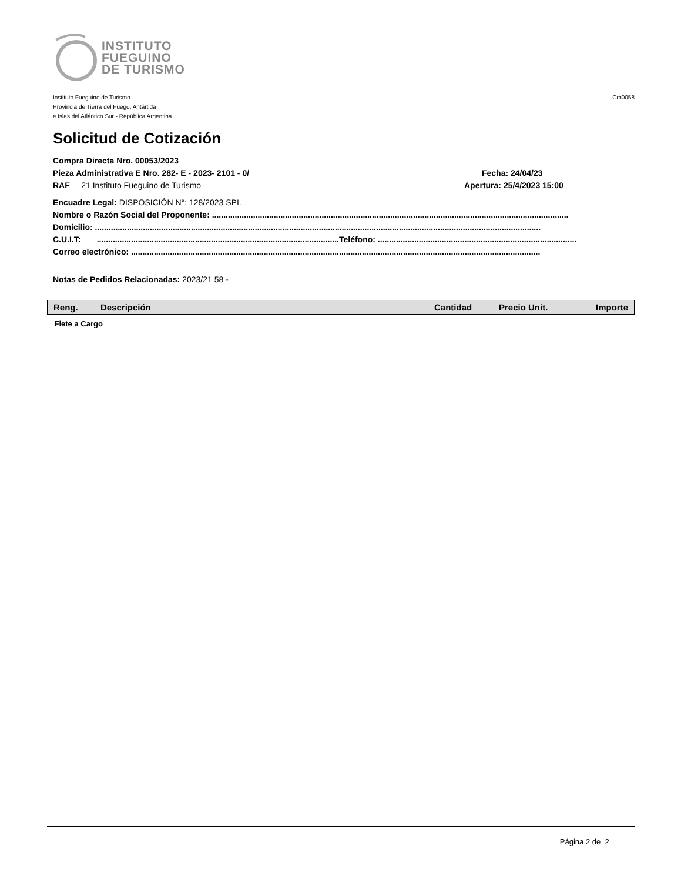INSTITUTO
FUEGUINO
DE TURISMO
Instituto Fueguino de Turismo
Provincia de Tierra del Fuego, Antártida
e Islas del Atlántico Sur - República Argentina
Cm0058
Solicitud de Cotización
Compra Directa Nro. 00053/2023
Pieza Administrativa E Nro. 282- E - 2023- 2101 - 0/ Fecha: 24/04/23
RAF 21 Instituto Fueguino de Turismo Apertura: 25/4/2023 15:00
Encuadre Legal: DISPOSICIÓN N°: 128/2023 SPI.
Nombre o Razón Social del Proponente: ............................................................................................................................................................
Domicilio: ...................................................................................................................................................................................................
C.U.I.T: ..........................................................................................................Teléfono: .......................................................................................
Correo electrónico: ...................................................................................................................................................................................
Notas de Pedidos Relacionadas: 2023/21 58 -
| Reng. | Descripción | Cantidad | Precio Unit. | Importe |
| --- | --- | --- | --- | --- |
| Flete a Cargo | | | | |
Página 2 de 2